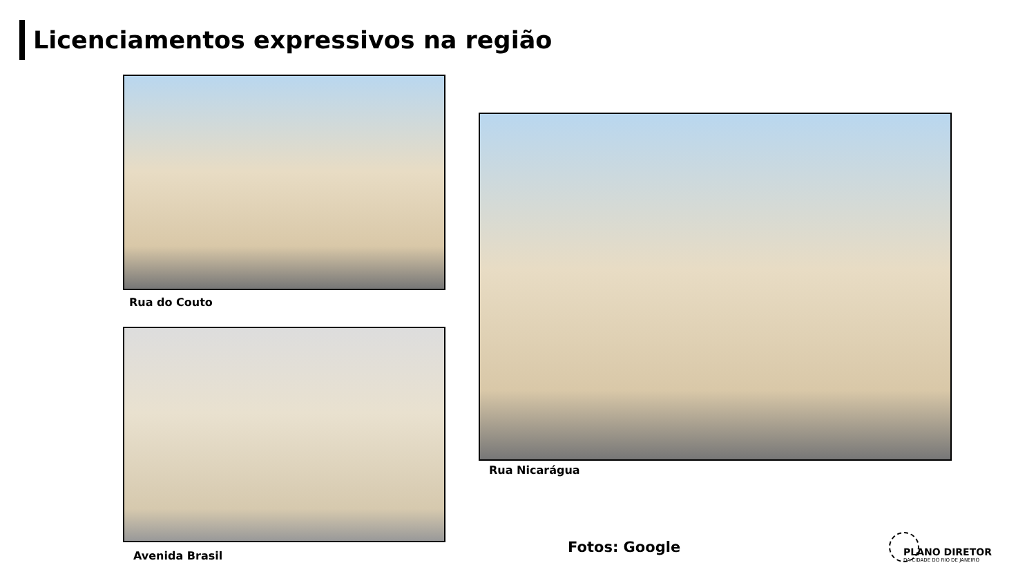Licenciamentos expressivos na região
Rua do Couto
Avenida Brasil
Rua Nicarágua
Fotos: Google
PLANO DIRETOR
DA CIDADE DO RIO DE JANEIRO